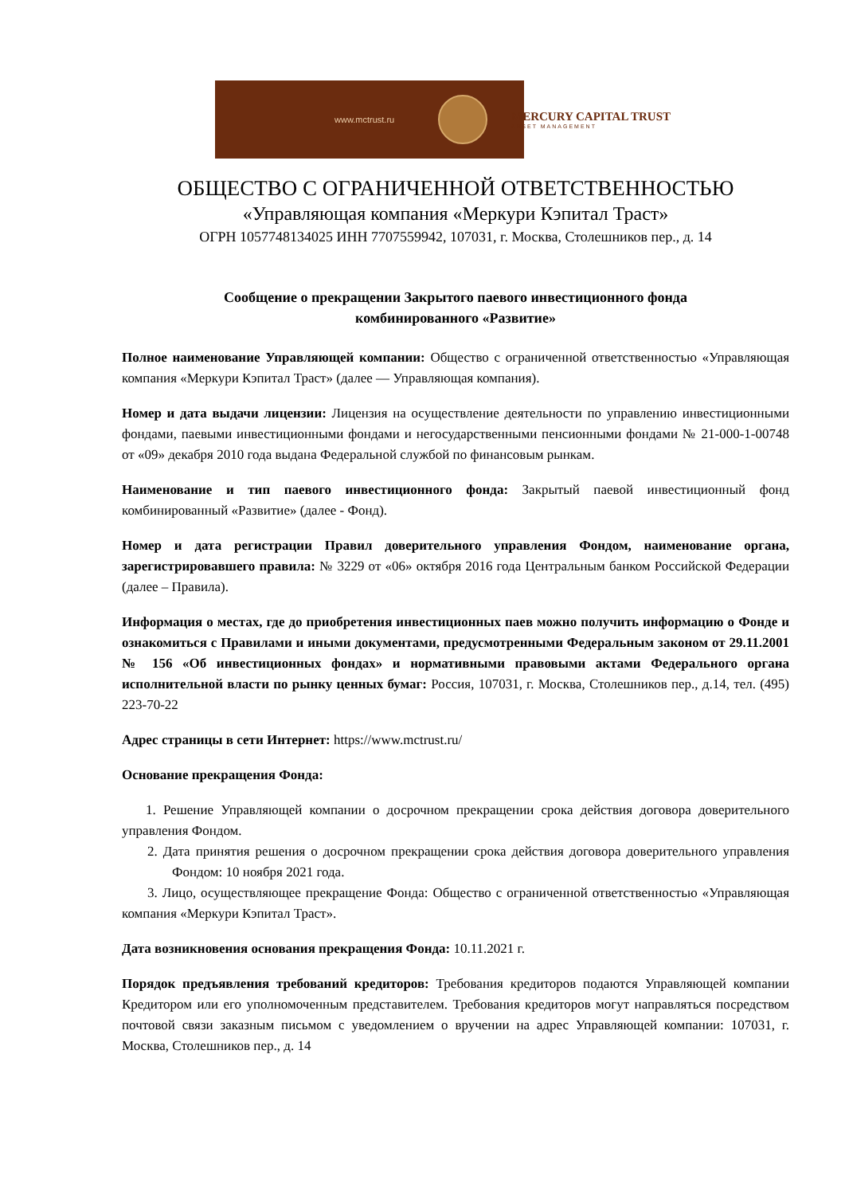www.mctrust.ru MERCURY CAPITAL TRUST
ASSET MANAGEMENT
ОБЩЕСТВО С ОГРАНИЧЕННОЙ ОТВЕТСТВЕННОСТЬЮ
«Управляющая компания «Меркури Кэпитал Траст»
ОГРН 1057748134025 ИНН 7707559942, 107031, г. Москва, Столешников пер., д. 14
Сообщение о прекращении Закрытого паевого инвестиционного фонда
комбинированного «Развитие»
Полное наименование Управляющей компании: Общество с ограниченной ответственностью «Управляющая компания «Меркури Кэпитал Траст» (далее — Управляющая компания).
Номер и дата выдачи лицензии: Лицензия на осуществление деятельности по управлению инвестиционными фондами, паевыми инвестиционными фондами и негосударственными пенсионными фондами № 21-000-1-00748 от «09» декабря 2010 года выдана Федеральной службой по финансовым рынкам.
Наименование и тип паевого инвестиционного фонда: Закрытый паевой инвестиционный фонд комбинированный «Развитие» (далее - Фонд).
Номер и дата регистрации Правил доверительного управления Фондом, наименование органа, зарегистрировавшего правила: № 3229 от «06» октября 2016 года Центральным банком Российской Федерации (далее – Правила).
Информация о местах, где до приобретения инвестиционных паев можно получить информацию о Фонде и ознакомиться с Правилами и иными документами, предусмотренными Федеральным законом от 29.11.2001 № 156 «Об инвестиционных фондах» и нормативными правовыми актами Федерального органа исполнительной власти по рынку ценных бумаг: Россия, 107031, г. Москва, Столешников пер., д.14, тел. (495) 223-70-22
Адрес страницы в сети Интернет: https://www.mctrust.ru/
Основание прекращения Фонда:
1. Решение Управляющей компании о досрочном прекращении срока действия договора доверительного управления Фондом.
2. Дата принятия решения о досрочном прекращении срока действия договора доверительного управления Фондом: 10 ноября 2021 года.
3. Лицо, осуществляющее прекращение Фонда: Общество с ограниченной ответственностью «Управляющая компания «Меркури Кэпитал Траст».
Дата возникновения основания прекращения Фонда: 10.11.2021 г.
Порядок предъявления требований кредиторов: Требования кредиторов подаются Управляющей компании Кредитором или его уполномоченным представителем. Требования кредиторов могут направляться посредством почтовой связи заказным письмом с уведомлением о вручении на адрес Управляющей компании: 107031, г. Москва, Столешников пер., д. 14